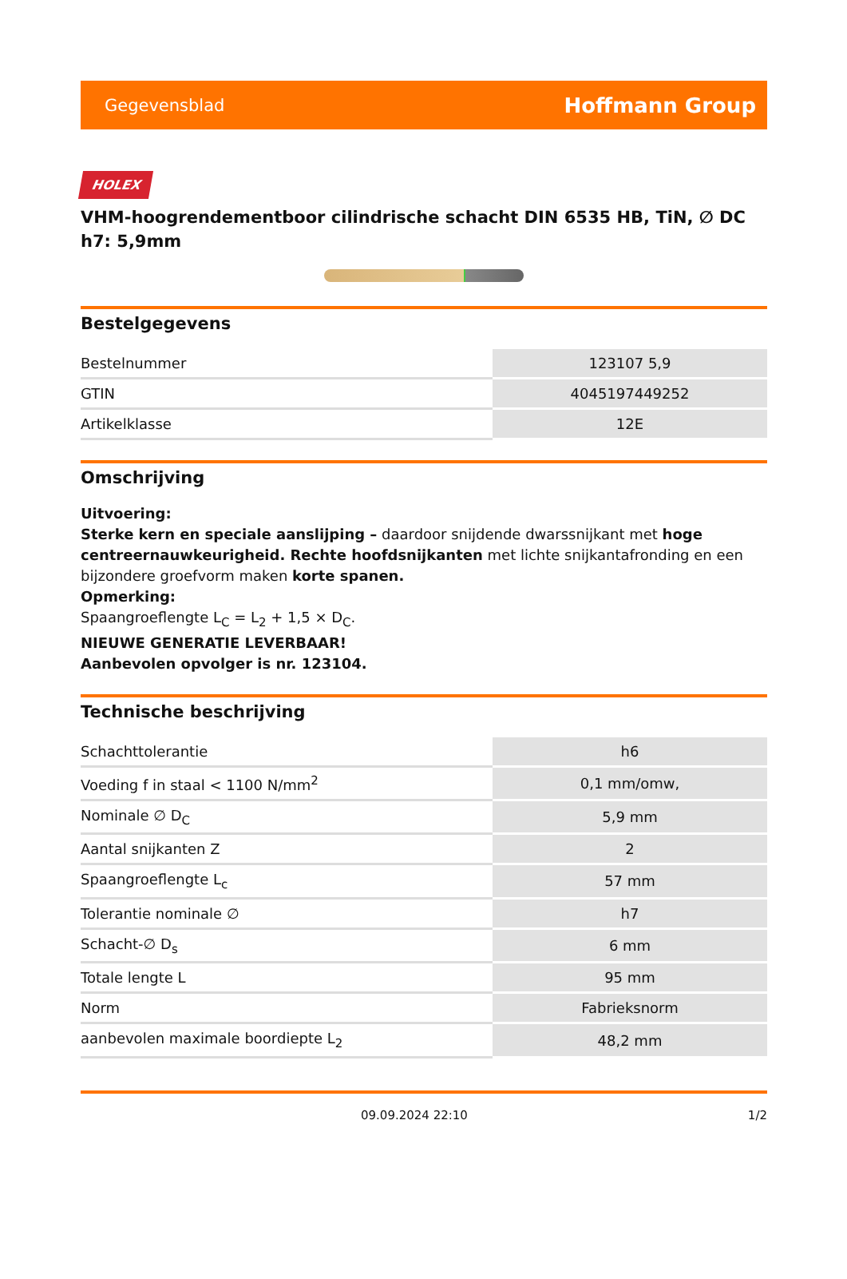Gegevensblad Hoffmann Group
HOLEX
VHM-hoogrendementboor cilindrische schacht DIN 6535 HB, TiN, ∅ DC h7: 5,9mm
Bestelgegevens
| Bestelnummer | 123107 5,9 |
| GTIN | 4045197449252 |
| Artikelklasse | 12E |
Omschrijving
Uitvoering:
Sterke kern en speciale aanslijping – daardoor snijdende dwarssnijkant met hoge centreernauwkeurigheid. Rechte hoofdsnijkanten met lichte snijkantafronding en een bijzondere groefvorm maken korte spanen.
Opmerking:
Spaangroeflengte L<sub>C</sub> = L<sub>2</sub> + 1,5 × D<sub>C</sub>.
NIEUWE GENERATIE LEVERBAAR!
Aanbevolen opvolger is nr. 123104.
Technische beschrijving
| Schachttolerantie | h6 |
| Voeding f in staal < 1100 N/mm<sup>2</sup> | 0,1 mm/omw, |
| Nominale ∅ D<sub>C</sub> | 5,9 mm |
| Aantal snijkanten Z | 2 |
| Spaangroeflengte L<sub>c</sub> | 57 mm |
| Tolerantie nominale ∅ | h7 |
| Schacht-∅ D<sub>s</sub> | 6 mm |
| Totale lengte L | 95 mm |
| Norm | Fabrieksnorm |
| aanbevolen maximale boordiepte L<sub>2</sub> | 48,2 mm |
09.09.2024 22:10 1/2